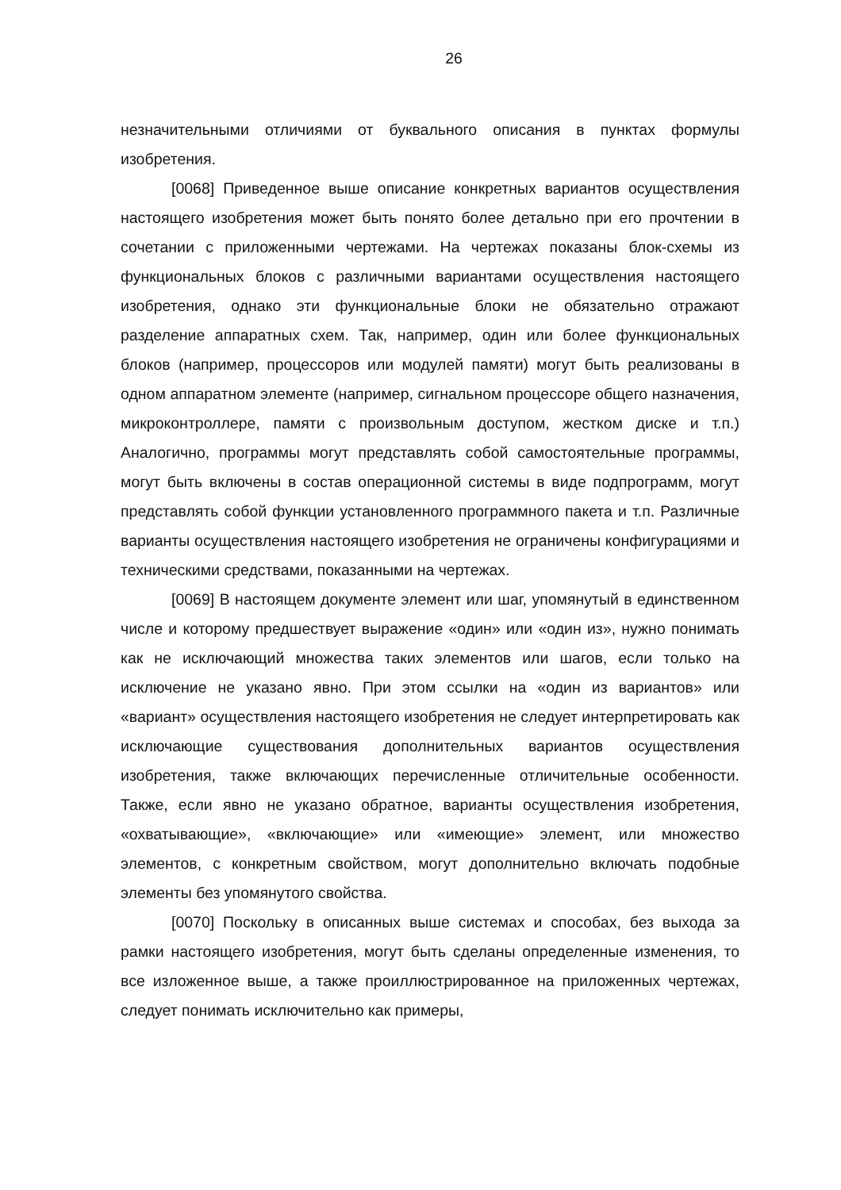26
незначительными отличиями от буквального описания в пунктах формулы изобретения.
[0068] Приведенное выше описание конкретных вариантов осуществления настоящего изобретения может быть понято более детально при его прочтении в сочетании с приложенными чертежами. На чертежах показаны блок-схемы из функциональных блоков с различными вариантами осуществления настоящего изобретения, однако эти функциональные блоки не обязательно отражают разделение аппаратных схем. Так, например, один или более функциональных блоков (например, процессоров или модулей памяти) могут быть реализованы в одном аппаратном элементе (например, сигнальном процессоре общего назначения, микроконтроллере, памяти с произвольным доступом, жестком диске и т.п.) Аналогично, программы могут представлять собой самостоятельные программы, могут быть включены в состав операционной системы в виде подпрограмм, могут представлять собой функции установленного программного пакета и т.п. Различные варианты осуществления настоящего изобретения не ограничены конфигурациями и техническими средствами, показанными на чертежах.
[0069] В настоящем документе элемент или шаг, упомянутый в единственном числе и которому предшествует выражение «один» или «один из», нужно понимать как не исключающий множества таких элементов или шагов, если только на исключение не указано явно. При этом ссылки на «один из вариантов» или «вариант» осуществления настоящего изобретения не следует интерпретировать как исключающие существования дополнительных вариантов осуществления изобретения, также включающих перечисленные отличительные особенности. Также, если явно не указано обратное, варианты осуществления изобретения, «охватывающие», «включающие» или «имеющие» элемент, или множество элементов, с конкретным свойством, могут дополнительно включать подобные элементы без упомянутого свойства.
[0070] Поскольку в описанных выше системах и способах, без выхода за рамки настоящего изобретения, могут быть сделаны определенные изменения, то все изложенное выше, а также проиллюстрированное на приложенных чертежах, следует понимать исключительно как примеры,